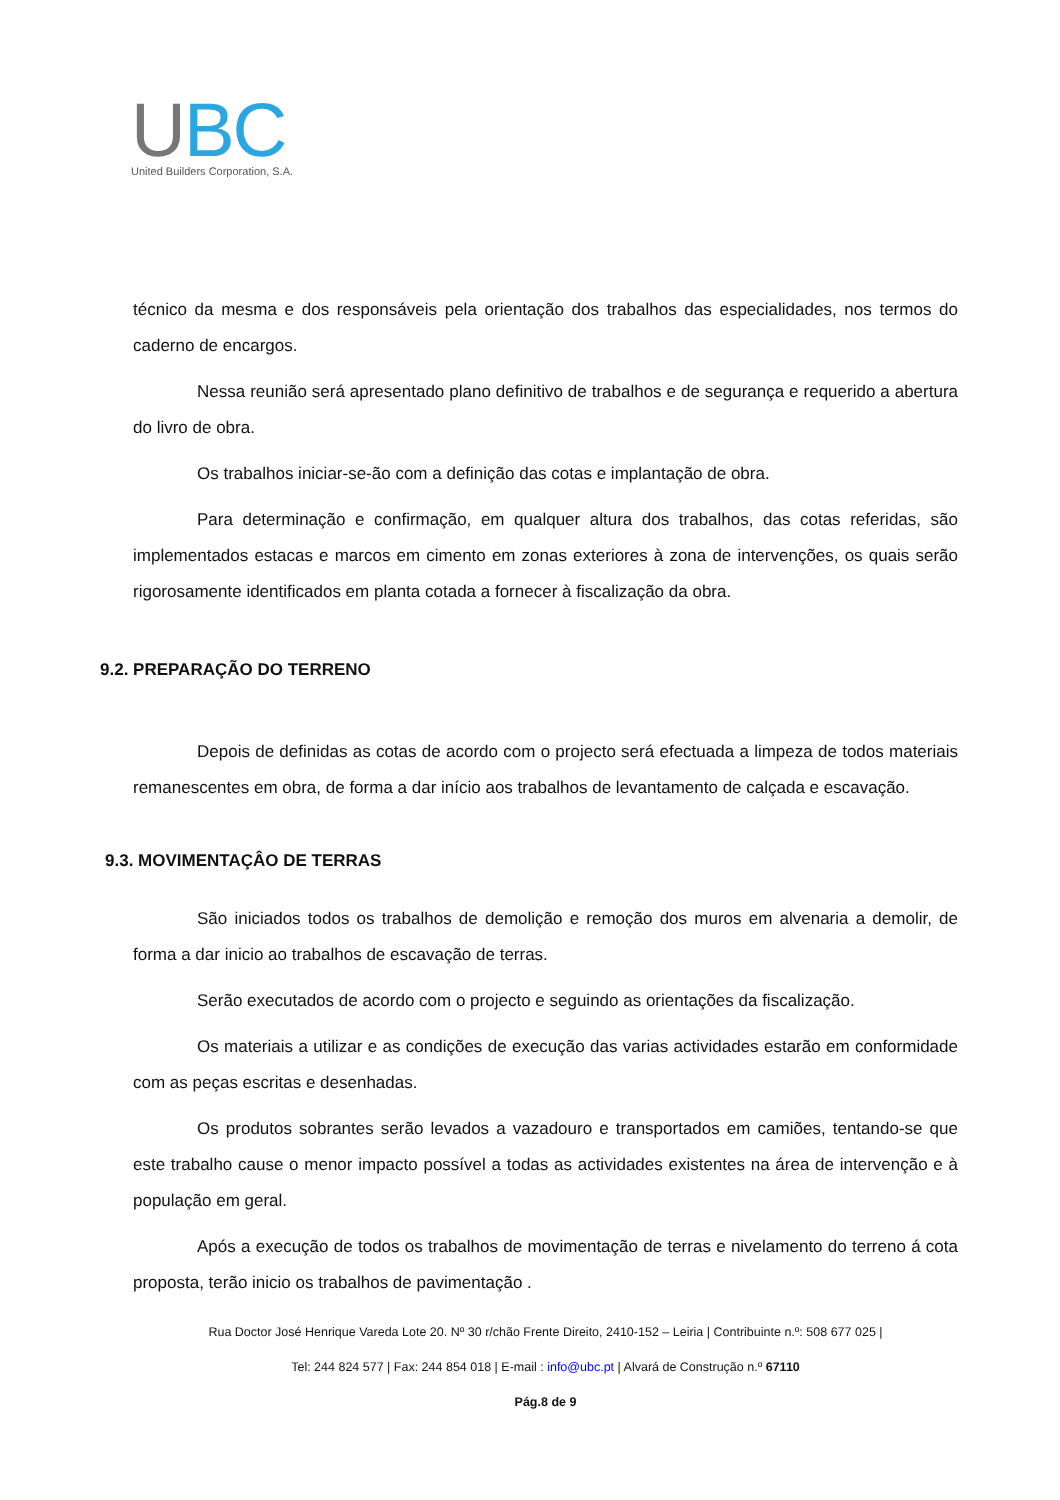UBC
United Builders Corporation, S.A.
técnico da mesma e dos responsáveis pela orientação dos trabalhos das especialidades, nos termos do caderno de encargos.
Nessa reunião será apresentado plano definitivo de trabalhos e de segurança e requerido a abertura do livro de obra.
Os trabalhos iniciar-se-ão com a definição das cotas e implantação de obra.
Para determinação e confirmação, em qualquer altura dos trabalhos, das cotas referidas, são implementados estacas e marcos em cimento em zonas exteriores à zona de intervenções, os quais serão rigorosamente identificados em planta cotada a fornecer à fiscalização da obra.
9.2. PREPARAÇÃO DO TERRENO
Depois de definidas as cotas de acordo com o projecto será efectuada a limpeza de todos materiais remanescentes em obra, de forma a dar início aos trabalhos de levantamento de calçada e escavação.
9.3. MOVIMENTAÇÂO DE TERRAS
São iniciados todos os trabalhos de demolição e remoção dos muros em alvenaria a demolir, de forma a dar inicio ao trabalhos de escavação de terras.
Serão executados de acordo com o projecto e seguindo as orientações da fiscalização.
Os materiais a utilizar e as condições de execução das varias actividades estarão em conformidade com as peças escritas e desenhadas.
Os produtos sobrantes serão levados a vazadouro e transportados em camiões, tentando-se que este trabalho cause o menor impacto possível a todas as actividades existentes na área de intervenção e à população em geral.
Após a execução de todos os trabalhos de movimentação de terras e nivelamento do terreno á cota proposta, terão inicio os trabalhos de pavimentação .
Rua Doctor José Henrique Vareda Lote 20. Nº 30 r/chão Frente Direito, 2410-152 – Leiria | Contribuinte n.º: 508 677 025 |
Tel: 244 824 577 | Fax: 244 854 018 | E-mail : info@ubc.pt | Alvará de Construção n.º 67110
Pág.8 de 9